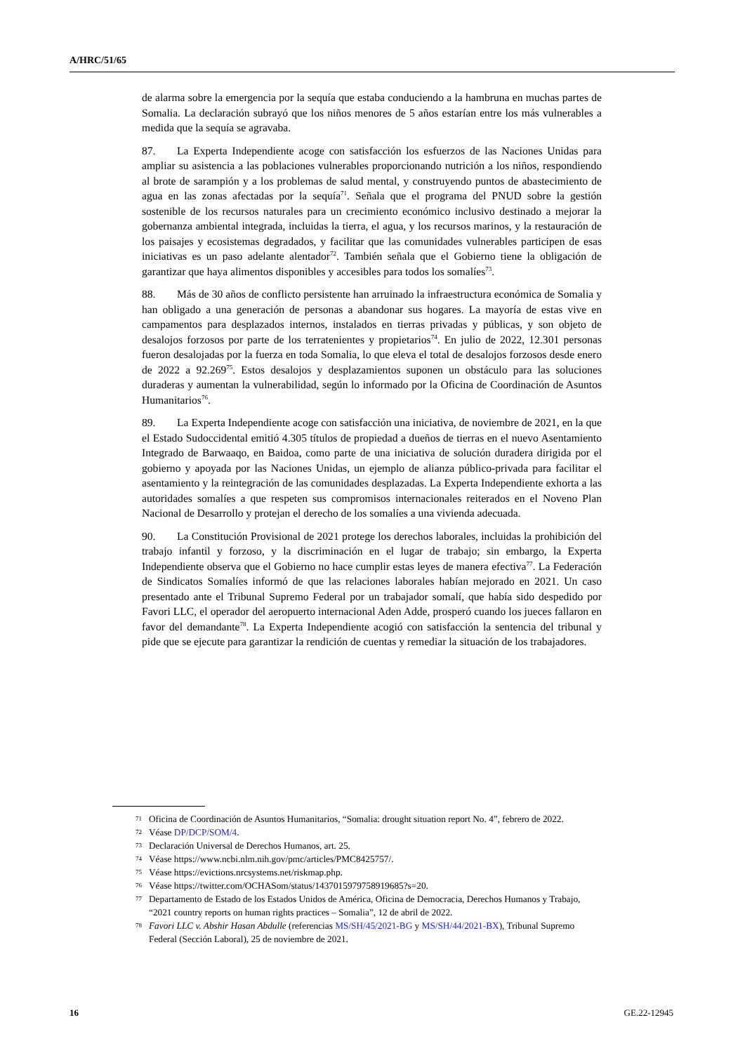A/HRC/51/65
de alarma sobre la emergencia por la sequía que estaba conduciendo a la hambruna en muchas partes de Somalia. La declaración subrayó que los niños menores de 5 años estarían entre los más vulnerables a medida que la sequía se agravaba.
87. La Experta Independiente acoge con satisfacción los esfuerzos de las Naciones Unidas para ampliar su asistencia a las poblaciones vulnerables proporcionando nutrición a los niños, respondiendo al brote de sarampión y a los problemas de salud mental, y construyendo puntos de abastecimiento de agua en las zonas afectadas por la sequía<sup>71</sup>. Señala que el programa del PNUD sobre la gestión sostenible de los recursos naturales para un crecimiento económico inclusivo destinado a mejorar la gobernanza ambiental integrada, incluidas la tierra, el agua, y los recursos marinos, y la restauración de los paisajes y ecosistemas degradados, y facilitar que las comunidades vulnerables participen de esas iniciativas es un paso adelante alentador<sup>72</sup>. También señala que el Gobierno tiene la obligación de garantizar que haya alimentos disponibles y accesibles para todos los somalíes<sup>73</sup>.
88. Más de 30 años de conflicto persistente han arruinado la infraestructura económica de Somalia y han obligado a una generación de personas a abandonar sus hogares. La mayoría de estas vive en campamentos para desplazados internos, instalados en tierras privadas y públicas, y son objeto de desalojos forzosos por parte de los terratenientes y propietarios<sup>74</sup>. En julio de 2022, 12.301 personas fueron desalojadas por la fuerza en toda Somalia, lo que eleva el total de desalojos forzosos desde enero de 2022 a 92.269<sup>75</sup>. Estos desalojos y desplazamientos suponen un obstáculo para las soluciones duraderas y aumentan la vulnerabilidad, según lo informado por la Oficina de Coordinación de Asuntos Humanitarios<sup>76</sup>.
89. La Experta Independiente acoge con satisfacción una iniciativa, de noviembre de 2021, en la que el Estado Sudoccidental emitió 4.305 títulos de propiedad a dueños de tierras en el nuevo Asentamiento Integrado de Barwaaqo, en Baidoa, como parte de una iniciativa de solución duradera dirigida por el gobierno y apoyada por las Naciones Unidas, un ejemplo de alianza público-privada para facilitar el asentamiento y la reintegración de las comunidades desplazadas. La Experta Independiente exhorta a las autoridades somalíes a que respeten sus compromisos internacionales reiterados en el Noveno Plan Nacional de Desarrollo y protejan el derecho de los somalíes a una vivienda adecuada.
90. La Constitución Provisional de 2021 protege los derechos laborales, incluidas la prohibición del trabajo infantil y forzoso, y la discriminación en el lugar de trabajo; sin embargo, la Experta Independiente observa que el Gobierno no hace cumplir estas leyes de manera efectiva<sup>77</sup>. La Federación de Sindicatos Somalíes informó de que las relaciones laborales habían mejorado en 2021. Un caso presentado ante el Tribunal Supremo Federal por un trabajador somalí, que había sido despedido por Favori LLC, el operador del aeropuerto internacional Aden Adde, prosperó cuando los jueces fallaron en favor del demandante<sup>78</sup>. La Experta Independiente acogió con satisfacción la sentencia del tribunal y pide que se ejecute para garantizar la rendición de cuentas y remediar la situación de los trabajadores.
71 Oficina de Coordinación de Asuntos Humanitarios, “Somalia: drought situation report No. 4”, febrero de 2022.
72 Véase DP/DCP/SOM/4.
73 Declaración Universal de Derechos Humanos, art. 25.
74 Véase https://www.ncbi.nlm.nih.gov/pmc/articles/PMC8425757/.
75 Véase https://evictions.nrcsystems.net/riskmap.php.
76 Véase https://twitter.com/OCHASom/status/1437015979758919685?s=20.
77 Departamento de Estado de los Estados Unidos de América, Oficina de Democracia, Derechos Humanos y Trabajo, “2021 country reports on human rights practices – Somalia”, 12 de abril de 2022.
78 Favori LLC v. Abshir Hasan Abdulle (referencias MS/SH/45/2021-BG y MS/SH/44/2021-BX), Tribunal Supremo Federal (Sección Laboral), 25 de noviembre de 2021.
16 GE.22-12945